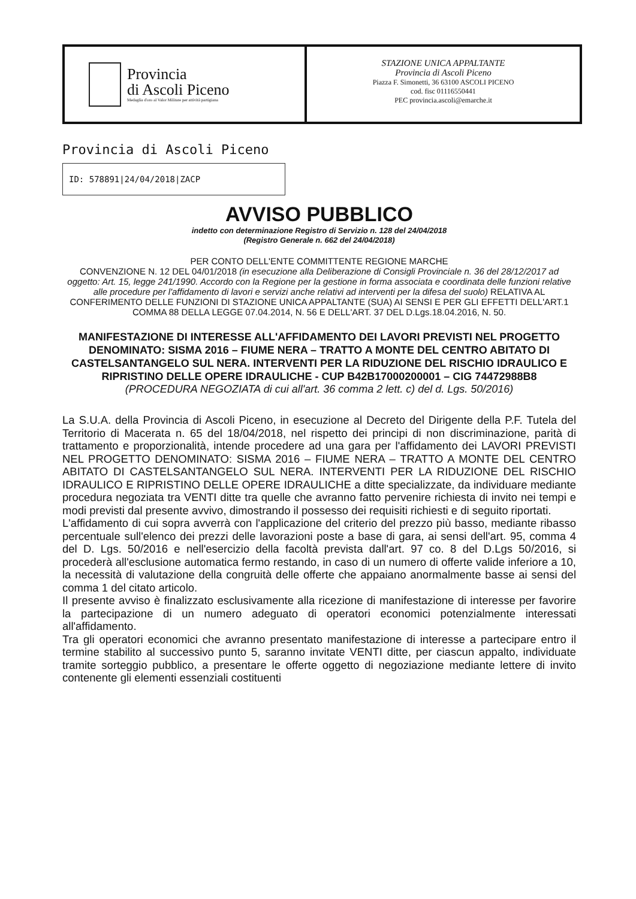Provincia
di Ascoli Piceno
Medaglia d'oro al Valor Militare per attività partigiana
STAZIONE UNICA APPALTANTE
Provincia di Ascoli Piceno
Piazza F. Simonetti, 36 63100 ASCOLI PICENO
cod. fisc 01116550441
PEC provincia.ascoli@emarche.it
Provincia di Ascoli Piceno
ID: 578891|24/04/2018|ZACP
AVVISO PUBBLICO
indetto con determinazione Registro di Servizio n. 128 del 24/04/2018
(Registro Generale n. 662 del 24/04/2018)
PER CONTO DELL'ENTE COMMITTENTE REGIONE MARCHE
CONVENZIONE N. 12 DEL 04/01/2018 (in esecuzione alla Deliberazione di Consigli Provinciale n. 36 del 28/12/2017 ad oggetto: Art. 15, legge 241/1990. Accordo con la Regione per la gestione in forma associata e coordinata delle funzioni relative alle procedure per l'affidamento di lavori e servizi anche relativi ad interventi per la difesa del suolo) RELATIVA AL CONFERIMENTO DELLE FUNZIONI DI STAZIONE UNICA APPALTANTE (SUA) AI SENSI E PER GLI EFFETTI DELL'ART.1 COMMA 88 DELLA LEGGE 07.04.2014, N. 56 E DELL'ART. 37 DEL D.Lgs.18.04.2016, N. 50.
MANIFESTAZIONE DI INTERESSE ALL'AFFIDAMENTO DEI LAVORI PREVISTI NEL PROGETTO DENOMINATO: SISMA 2016 – FIUME NERA – TRATTO A MONTE DEL CENTRO ABITATO DI CASTELSANTANGELO SUL NERA. INTERVENTI PER LA RIDUZIONE DEL RISCHIO IDRAULICO E RIPRISTINO DELLE OPERE IDRAULICHE - CUP B42B17000200001 – CIG 74472988B8
(PROCEDURA NEGOZIATA di cui all'art. 36 comma 2 lett. c) del d. Lgs. 50/2016)
La S.U.A. della Provincia di Ascoli Piceno, in esecuzione al Decreto del Dirigente della P.F. Tutela del Territorio di Macerata n. 65 del 18/04/2018, nel rispetto dei principi di non discriminazione, parità di trattamento e proporzionalità, intende procedere ad una gara per l'affidamento dei LAVORI PREVISTI NEL PROGETTO DENOMINATO: SISMA 2016 – FIUME NERA – TRATTO A MONTE DEL CENTRO ABITATO DI CASTELSANTANGELO SUL NERA. INTERVENTI PER LA RIDUZIONE DEL RISCHIO IDRAULICO E RIPRISTINO DELLE OPERE IDRAULICHE a ditte specializzate, da individuare mediante procedura negoziata tra VENTI ditte tra quelle che avranno fatto pervenire richiesta di invito nei tempi e modi previsti dal presente avvivo, dimostrando il possesso dei requisiti richiesti e di seguito riportati.
L'affidamento di cui sopra avverrà con l'applicazione del criterio del prezzo più basso, mediante ribasso percentuale sull'elenco dei prezzi delle lavorazioni poste a base di gara, ai sensi dell'art. 95, comma 4 del D. Lgs. 50/2016 e nell'esercizio della facoltà prevista dall'art. 97 co. 8 del D.Lgs 50/2016, si procederà all'esclusione automatica fermo restando, in caso di un numero di offerte valide inferiore a 10, la necessità di valutazione della congruità delle offerte che appaiano anormalmente basse ai sensi del comma 1 del citato articolo.
Il presente avviso è finalizzato esclusivamente alla ricezione di manifestazione di interesse per favorire la partecipazione di un numero adeguato di operatori economici potenzialmente interessati all'affidamento.
Tra gli operatori economici che avranno presentato manifestazione di interesse a partecipare entro il termine stabilito al successivo punto 5, saranno invitate VENTI ditte, per ciascun appalto, individuate tramite sorteggio pubblico, a presentare le offerte oggetto di negoziazione mediante lettere di invito contenente gli elementi essenziali costituenti